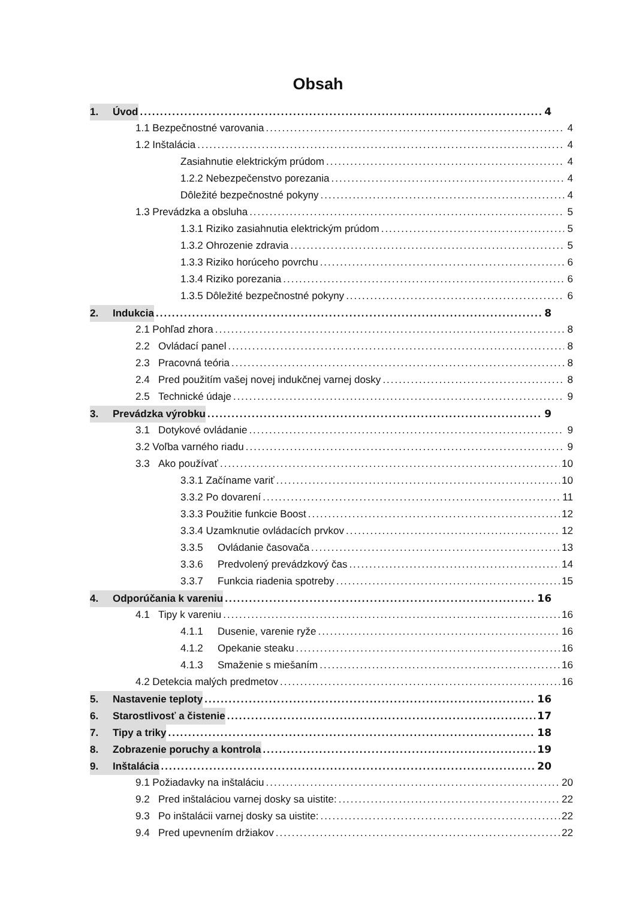Obsah
1. Úvod 4
1.1 Bezpečnostné varovania 4
1.2 Inštalácia 4
Zasiahnutie elektrickým prúdom 4
1.2.2 Nebezpečenstvo porezania 4
Dôležité bezpečnostné pokyny 4
1.3 Prevádzka a obsluha 5
1.3.1 Riziko zasiahnutia elektrickým prúdom 5
1.3.2 Ohrozenie zdravia 5
1.3.3 Riziko horúceho povrchu 6
1.3.4 Riziko porezania 6
1.3.5 Dôležité bezpečnostné pokyny 6
2. Indukcia 8
2.1 Pohľad zhora 8
2.2 Ovládací panel 8
2.3 Pracovná teória 8
2.4 Pred použitím vašej novej indukčnej varnej dosky 8
2.5 Technické údaje 9
3. Prevádzka výrobku 9
3.1 Dotykové ovládanie 9
3.2 Voľba varného riadu 9
3.3 Ako používať 10
3.3.1 Začíname variť 10
3.3.2 Po dovarení 11
3.3.3 Použitie funkcie Boost 12
3.3.4 Uzamknutie ovládacích prvkov 12
3.3.5 Ovládanie časovača 13
3.3.6 Predvolený prevádzkový čas 14
3.3.7 Funkcia riadenia spotreby 15
4. Odporúčania k vareniu 16
4.1 Tipy k vareniu 16
4.1.1 Dusenie, varenie ryže 16
4.1.2 Opekanie steaku 16
4.1.3 Smaženie s miešaním 16
4.2 Detekcia malých predmetov 16
5. Nastavenie teploty 16
6. Starostlivosť a čistenie 17
7. Tipy a triky 18
8. Zobrazenie poruchy a kontrola 19
9. Inštalácia 20
9.1 Požiadavky na inštaláciu 20
9.2 Pred inštaláciou varnej dosky sa uistite: 22
9.3 Po inštalácii varnej dosky sa uistite: 22
9.4 Pred upevnením držiakov 22